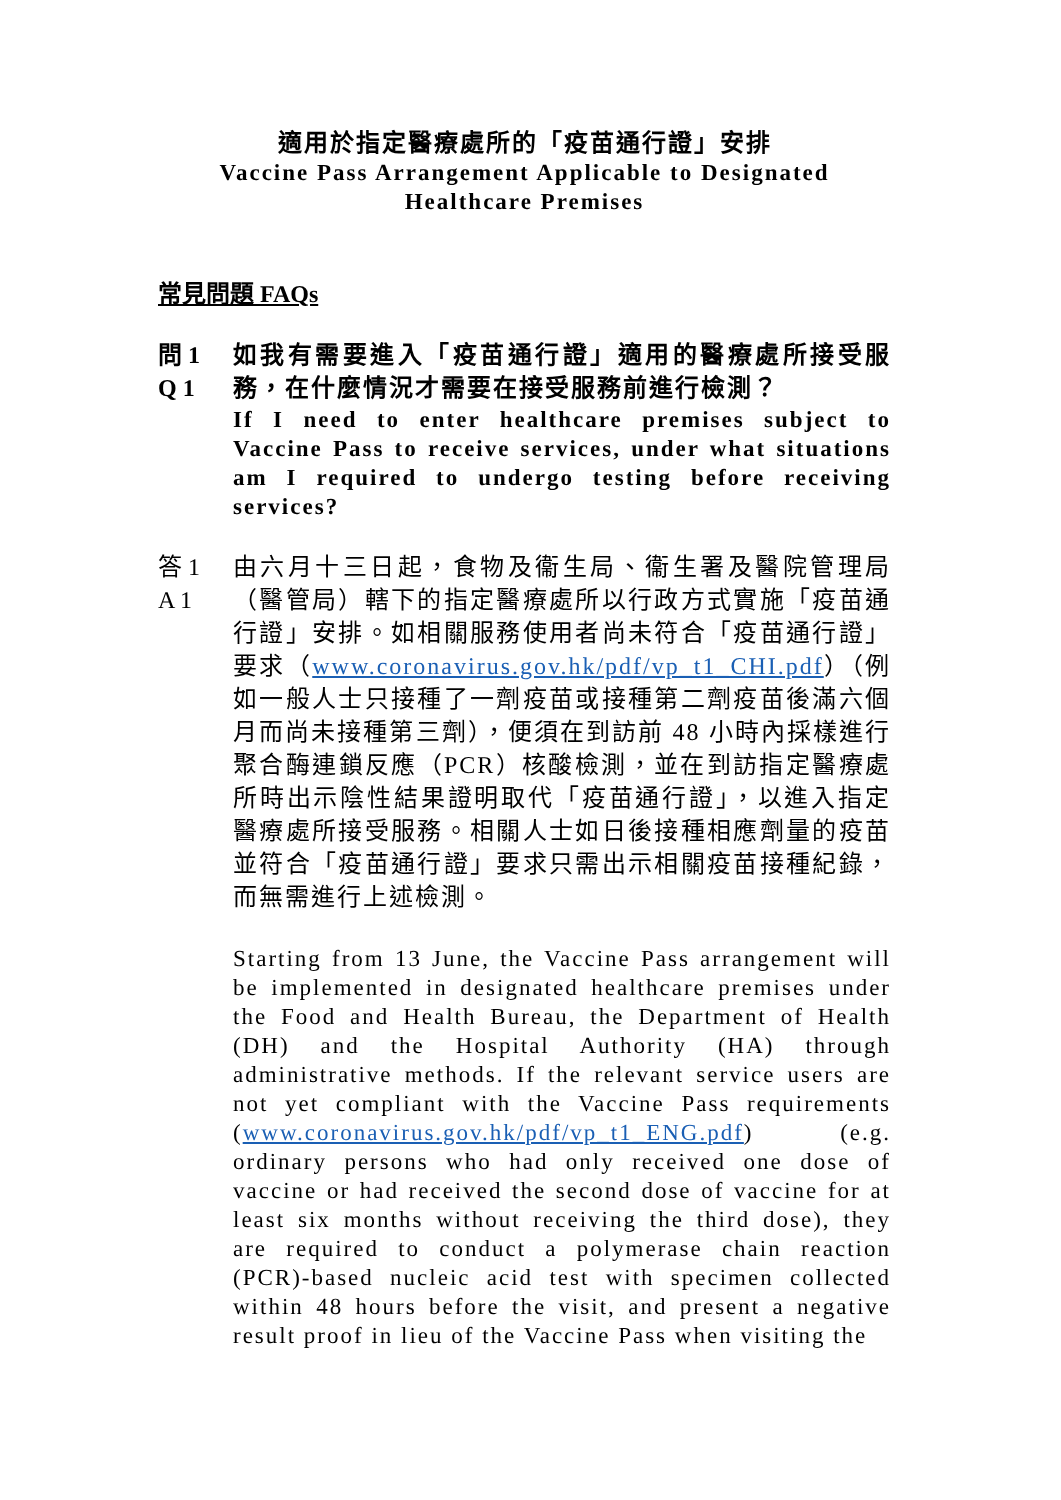適用於指定醫療處所的「疫苗通行證」安排
Vaccine Pass Arrangement Applicable to Designated Healthcare Premises
常見問題 FAQs
問 1
Q 1
如我有需要進入「疫苗通行證」適用的醫療處所接受服務，在什麼情況才需要在接受服務前進行檢測？
If I need to enter healthcare premises subject to Vaccine Pass to receive services, under what situations am I required to undergo testing before receiving services?
答 1
A 1
由六月十三日起，食物及衞生局、衞生署及醫院管理局（醫管局）轄下的指定醫療處所以行政方式實施「疫苗通行證」安排。如相關服務使用者尚未符合「疫苗通行證」要求（www.coronavirus.gov.hk/pdf/vp_t1_CHI.pdf）（例如一般人士只接種了一劑疫苗或接種第二劑疫苗後滿六個月而尚未接種第三劑），便須在到訪前 48 小時內採樣進行聚合酶連鎖反應（PCR）核酸檢測，並在到訪指定醫療處所時出示陰性結果證明取代「疫苗通行證」，以進入指定醫療處所接受服務。相關人士如日後接種相應劑量的疫苗並符合「疫苗通行證」要求只需出示相關疫苗接種紀錄，而無需進行上述檢測。
Starting from 13 June, the Vaccine Pass arrangement will be implemented in designated healthcare premises under the Food and Health Bureau, the Department of Health (DH) and the Hospital Authority (HA) through administrative methods. If the relevant service users are not yet compliant with the Vaccine Pass requirements (www.coronavirus.gov.hk/pdf/vp_t1_ENG.pdf) (e.g. ordinary persons who had only received one dose of vaccine or had received the second dose of vaccine for at least six months without receiving the third dose), they are required to conduct a polymerase chain reaction (PCR)-based nucleic acid test with specimen collected within 48 hours before the visit, and present a negative result proof in lieu of the Vaccine Pass when visiting the